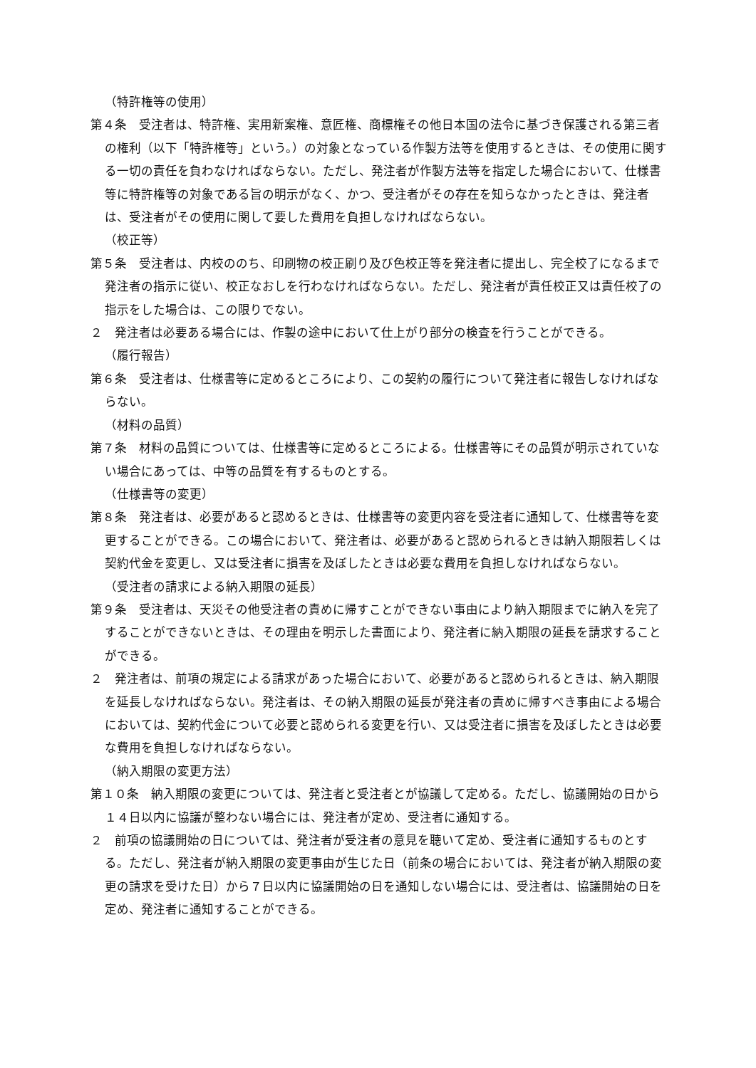（特許権等の使用）
第４条　受注者は、特許権、実用新案権、意匠権、商標権その他日本国の法令に基づき保護される第三者の権利（以下「特許権等」という。）の対象となっている作製方法等を使用するときは、その使用に関する一切の責任を負わなければならない。ただし、発注者が作製方法等を指定した場合において、仕様書等に特許権等の対象である旨の明示がなく、かつ、受注者がその存在を知らなかったときは、発注者は、受注者がその使用に関して要した費用を負担しなければならない。
（校正等）
第５条　受注者は、内校ののち、印刷物の校正刷り及び色校正等を発注者に提出し、完全校了になるまで発注者の指示に従い、校正なおしを行わなければならない。ただし、発注者が責任校正又は責任校了の指示をした場合は、この限りでない。
２　発注者は必要ある場合には、作製の途中において仕上がり部分の検査を行うことができる。
（履行報告）
第６条　受注者は、仕様書等に定めるところにより、この契約の履行について発注者に報告しなければならない。
（材料の品質）
第７条　材料の品質については、仕様書等に定めるところによる。仕様書等にその品質が明示されていない場合にあっては、中等の品質を有するものとする。
（仕様書等の変更）
第８条　発注者は、必要があると認めるときは、仕様書等の変更内容を受注者に通知して、仕様書等を変更することができる。この場合において、発注者は、必要があると認められるときは納入期限若しくは契約代金を変更し、又は受注者に損害を及ぼしたときは必要な費用を負担しなければならない。
（受注者の請求による納入期限の延長）
第９条　受注者は、天災その他受注者の責めに帰すことができない事由により納入期限までに納入を完了することができないときは、その理由を明示した書面により、発注者に納入期限の延長を請求することができる。
２　発注者は、前項の規定による請求があった場合において、必要があると認められるときは、納入期限を延長しなければならない。発注者は、その納入期限の延長が発注者の責めに帰すべき事由による場合においては、契約代金について必要と認められる変更を行い、又は受注者に損害を及ぼしたときは必要な費用を負担しなければならない。
（納入期限の変更方法）
第１０条　納入期限の変更については、発注者と受注者とが協議して定める。ただし、協議開始の日から１４日以内に協議が整わない場合には、発注者が定め、受注者に通知する。
２　前項の協議開始の日については、発注者が受注者の意見を聴いて定め、受注者に通知するものとする。ただし、発注者が納入期限の変更事由が生じた日（前条の場合においては、発注者が納入期限の変更の請求を受けた日）から７日以内に協議開始の日を通知しない場合には、受注者は、協議開始の日を定め、発注者に通知することができる。